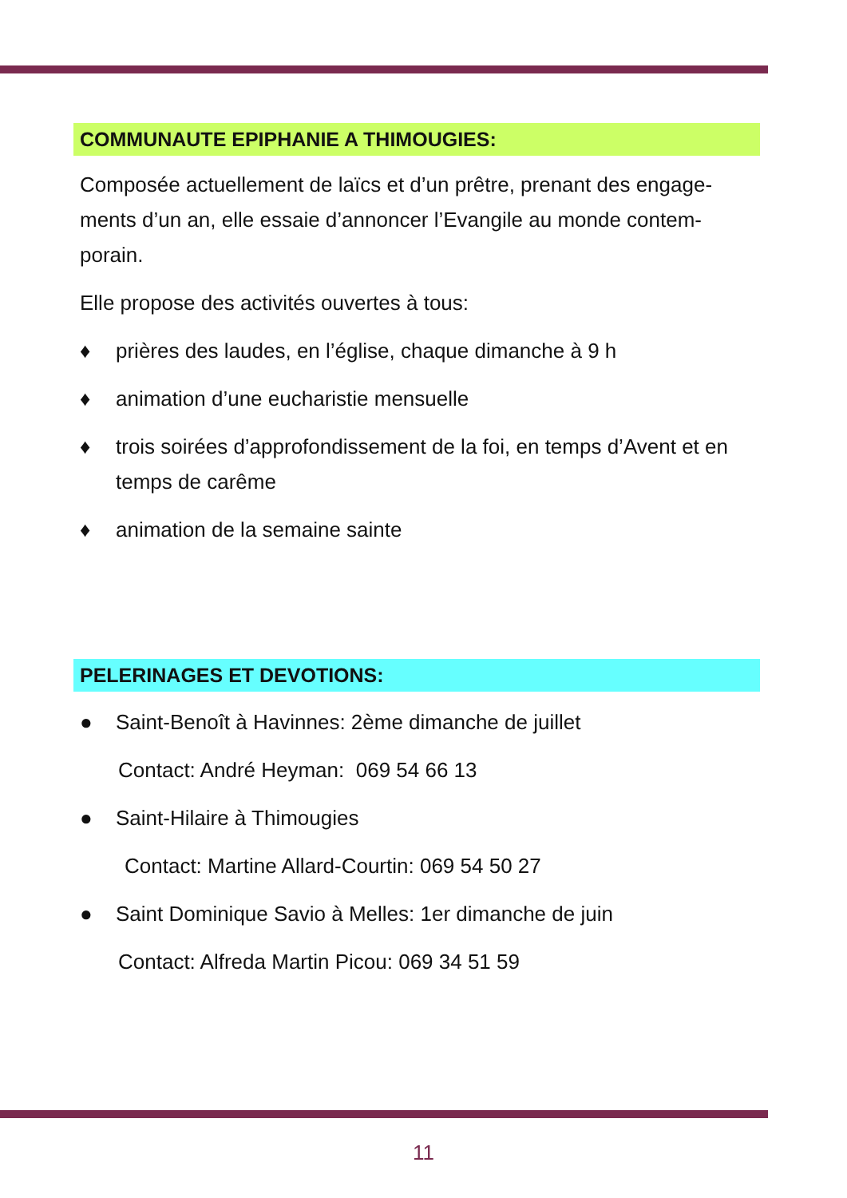COMMUNAUTE EPIPHANIE A THIMOUGIES:
Composée actuellement de laïcs et d’un prêtre, prenant des engage-ments d’un an, elle essaie d’annoncer l’Evangile au monde contem-porain.
Elle propose des activités ouvertes à tous:
♦ prières des laudes, en l’église, chaque dimanche à 9 h
♦ animation d’une eucharistie mensuelle
♦ trois soirées d’approfondissement de la foi, en temps d’Avent et en temps de carême
♦ animation de la semaine sainte
PELERINAGES ET DEVOTIONS:
● Saint-Benoît à Havinnes: 2ème dimanche de juillet
Contact: André Heyman: 069 54 66 13
● Saint-Hilaire à Thimougies
Contact: Martine Allard-Courtin: 069 54 50 27
● Saint Dominique Savio à Melles: 1er dimanche de juin
Contact: Alfreda Martin Picou: 069 34 51 59
11